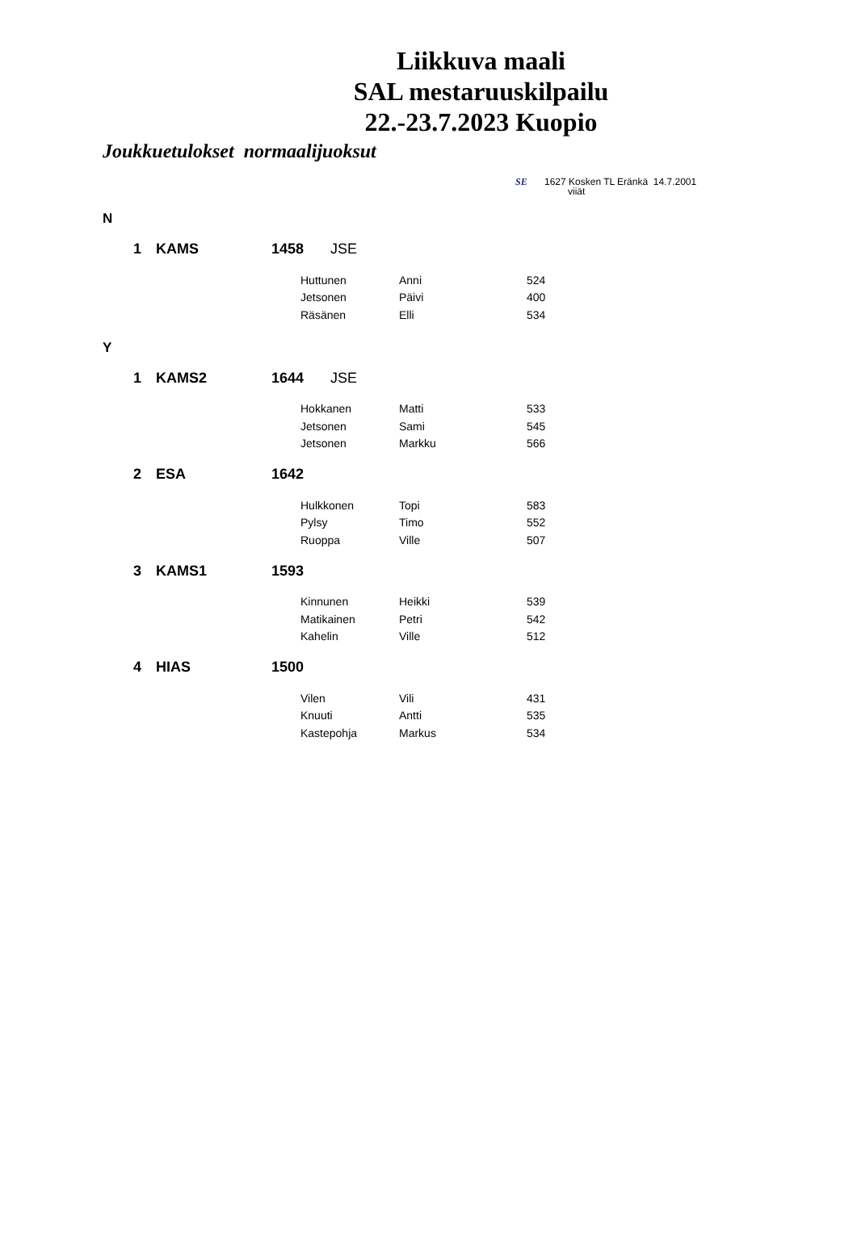Liikkuva maali
SAL mestaruuskilpailu
22.-23.7.2023 Kuopio
Joukkuetulokset normaalijuoksut
SE 1627 Kosken TL Eränkä 14.7.2001
viiät
| N | | | | | | |
| | 1 | KAMS | 1458 JSE | | | |
| | | | | Huttunen | Anni | 524 |
| | | | | Jetsonen | Päivi | 400 |
| | | | | Räsänen | Elli | 534 |
| Y | | | | | | |
| | 1 | KAMS2 | 1644 JSE | | | |
| | | | | Hokkanen | Matti | 533 |
| | | | | Jetsonen | Sami | 545 |
| | | | | Jetsonen | Markku | 566 |
| | 2 | ESA | 1642 | | | |
| | | | | Hulkkonen | Topi | 583 |
| | | | | Pylsy | Timo | 552 |
| | | | | Ruoppa | Ville | 507 |
| | 3 | KAMS1 | 1593 | | | |
| | | | | Kinnunen | Heikki | 539 |
| | | | | Matikainen | Petri | 542 |
| | | | | Kahelin | Ville | 512 |
| | 4 | HIAS | 1500 | | | |
| | | | | Vilen | Vili | 431 |
| | | | | Knuuti | Antti | 535 |
| | | | | Kastepohja | Markus | 534 |